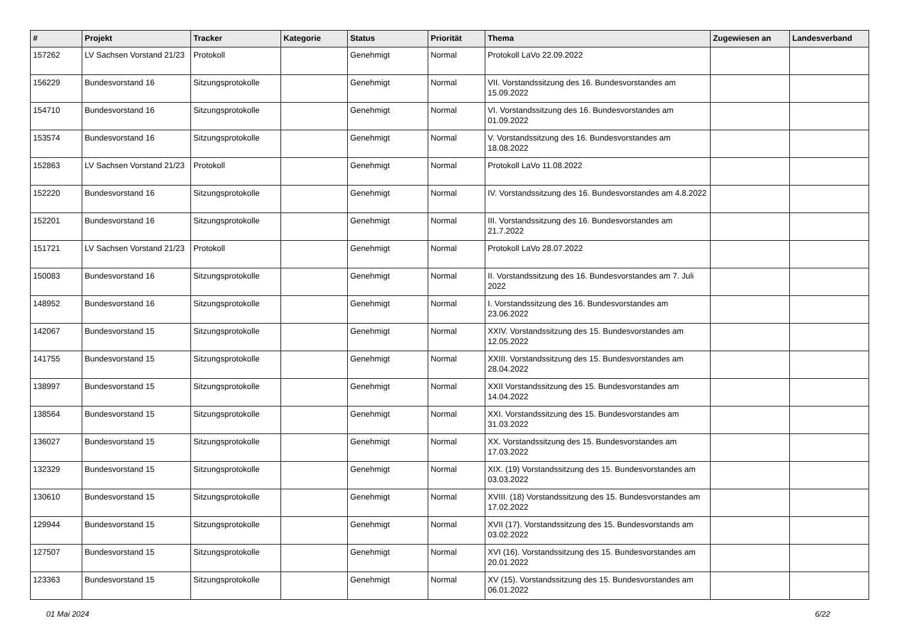| # | Projekt | Tracker | Kategorie | Status | Priorität | Thema | Zugewiesen an | Landesverband |
| --- | --- | --- | --- | --- | --- | --- | --- | --- |
| 157262 | LV Sachsen Vorstand 21/23 | Protokoll | | Genehmigt | Normal | Protokoll LaVo 22.09.2022 | | |
| 156229 | Bundesvorstand 16 | Sitzungsprotokolle | | Genehmigt | Normal | VII. Vorstandssitzung des 16. Bundesvorstandes am 15.09.2022 | | |
| 154710 | Bundesvorstand 16 | Sitzungsprotokolle | | Genehmigt | Normal | VI. Vorstandssitzung des 16. Bundesvorstandes am 01.09.2022 | | |
| 153574 | Bundesvorstand 16 | Sitzungsprotokolle | | Genehmigt | Normal | V. Vorstandssitzung des 16. Bundesvorstandes am 18.08.2022 | | |
| 152863 | LV Sachsen Vorstand 21/23 | Protokoll | | Genehmigt | Normal | Protokoll LaVo 11.08.2022 | | |
| 152220 | Bundesvorstand 16 | Sitzungsprotokolle | | Genehmigt | Normal | IV. Vorstandssitzung des 16. Bundesvorstandes am 4.8.2022 | | |
| 152201 | Bundesvorstand 16 | Sitzungsprotokolle | | Genehmigt | Normal | III. Vorstandssitzung des 16. Bundesvorstandes am 21.7.2022 | | |
| 151721 | LV Sachsen Vorstand 21/23 | Protokoll | | Genehmigt | Normal | Protokoll LaVo 28.07.2022 | | |
| 150083 | Bundesvorstand 16 | Sitzungsprotokolle | | Genehmigt | Normal | II. Vorstandssitzung des 16. Bundesvorstandes am 7. Juli 2022 | | |
| 148952 | Bundesvorstand 16 | Sitzungsprotokolle | | Genehmigt | Normal | I. Vorstandssitzung des 16. Bundesvorstandes am 23.06.2022 | | |
| 142067 | Bundesvorstand 15 | Sitzungsprotokolle | | Genehmigt | Normal | XXIV. Vorstandssitzung des 15. Bundesvorstandes am 12.05.2022 | | |
| 141755 | Bundesvorstand 15 | Sitzungsprotokolle | | Genehmigt | Normal | XXIII. Vorstandssitzung des 15. Bundesvorstandes am 28.04.2022 | | |
| 138997 | Bundesvorstand 15 | Sitzungsprotokolle | | Genehmigt | Normal | XXII Vorstandssitzung des 15. Bundesvorstandes am 14.04.2022 | | |
| 138564 | Bundesvorstand 15 | Sitzungsprotokolle | | Genehmigt | Normal | XXI. Vorstandssitzung des 15. Bundesvorstandes am 31.03.2022 | | |
| 136027 | Bundesvorstand 15 | Sitzungsprotokolle | | Genehmigt | Normal | XX. Vorstandssitzung des 15. Bundesvorstandes am 17.03.2022 | | |
| 132329 | Bundesvorstand 15 | Sitzungsprotokolle | | Genehmigt | Normal | XIX. (19) Vorstandssitzung des 15. Bundesvorstandes am 03.03.2022 | | |
| 130610 | Bundesvorstand 15 | Sitzungsprotokolle | | Genehmigt | Normal | XVIII. (18) Vorstandssitzung des 15. Bundesvorstandes am 17.02.2022 | | |
| 129944 | Bundesvorstand 15 | Sitzungsprotokolle | | Genehmigt | Normal | XVII (17). Vorstandssitzung des 15. Bundesvorstands am 03.02.2022 | | |
| 127507 | Bundesvorstand 15 | Sitzungsprotokolle | | Genehmigt | Normal | XVI (16). Vorstandssitzung des 15. Bundesvorstandes am 20.01.2022 | | |
| 123363 | Bundesvorstand 15 | Sitzungsprotokolle | | Genehmigt | Normal | XV (15). Vorstandssitzung des 15. Bundesvorstandes am 06.01.2022 | | |
01 Mai 2024 6/22